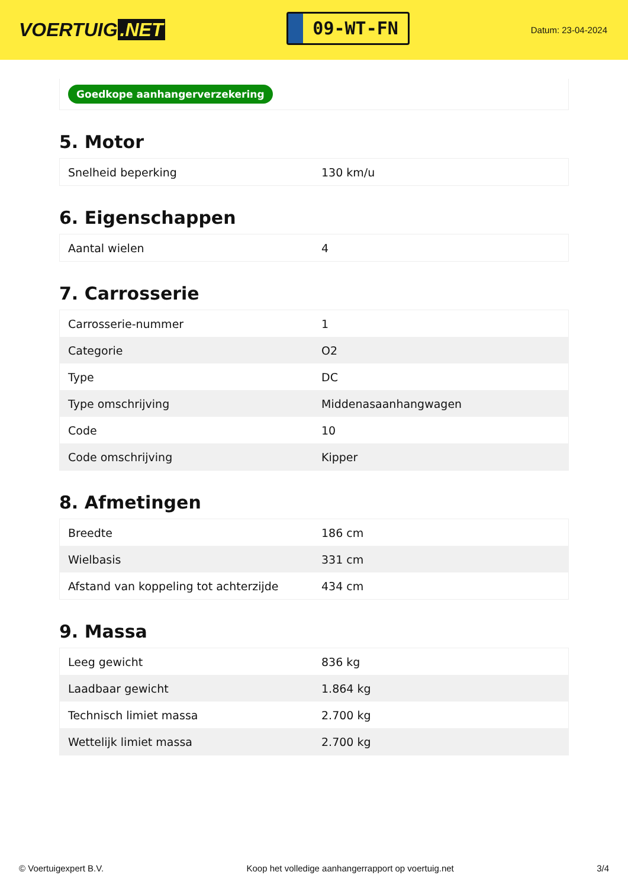VOERTUIG.NET
09-WT-FN
Datum: 23-04-2024
Goedkope aanhangerverzekering
5. Motor
| Snelheid beperking | 130 km/u |
6. Eigenschappen
| Aantal wielen | 4 |
7. Carrosserie
| Carrosserie-nummer | 1 |
| Categorie | O2 |
| Type | DC |
| Type omschrijving | Middenasaanhangwagen |
| Code | 10 |
| Code omschrijving | Kipper |
8. Afmetingen
| Breedte | 186 cm |
| Wielbasis | 331 cm |
| Afstand van koppeling tot achterzijde | 434 cm |
9. Massa
| Leeg gewicht | 836 kg |
| Laadbaar gewicht | 1.864 kg |
| Technisch limiet massa | 2.700 kg |
| Wettelijk limiet massa | 2.700 kg |
© Voertuigexpert B.V. Koop het volledige aanhangerrapport op voertuig.net 3/4